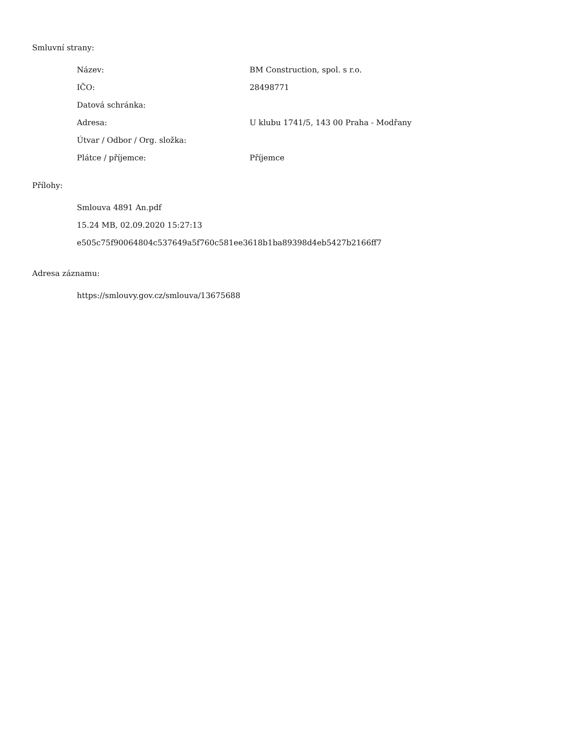Smluvní strany:
| Název: | BM Construction, spol. s r.o. |
| IČO: | 28498771 |
| Datová schránka: | |
| Adresa: | U klubu 1741/5, 143 00 Praha - Modřany |
| Útvar / Odbor / Org. složka: | |
| Plátce / příjemce: | Příjemce |
Přílohy:
Smlouva 4891 An.pdf
15.24 MB, 02.09.2020 15:27:13
e505c75f90064804c537649a5f760c581ee3618b1ba89398d4eb5427b2166ff7
Adresa záznamu:
https://smlouvy.gov.cz/smlouva/13675688